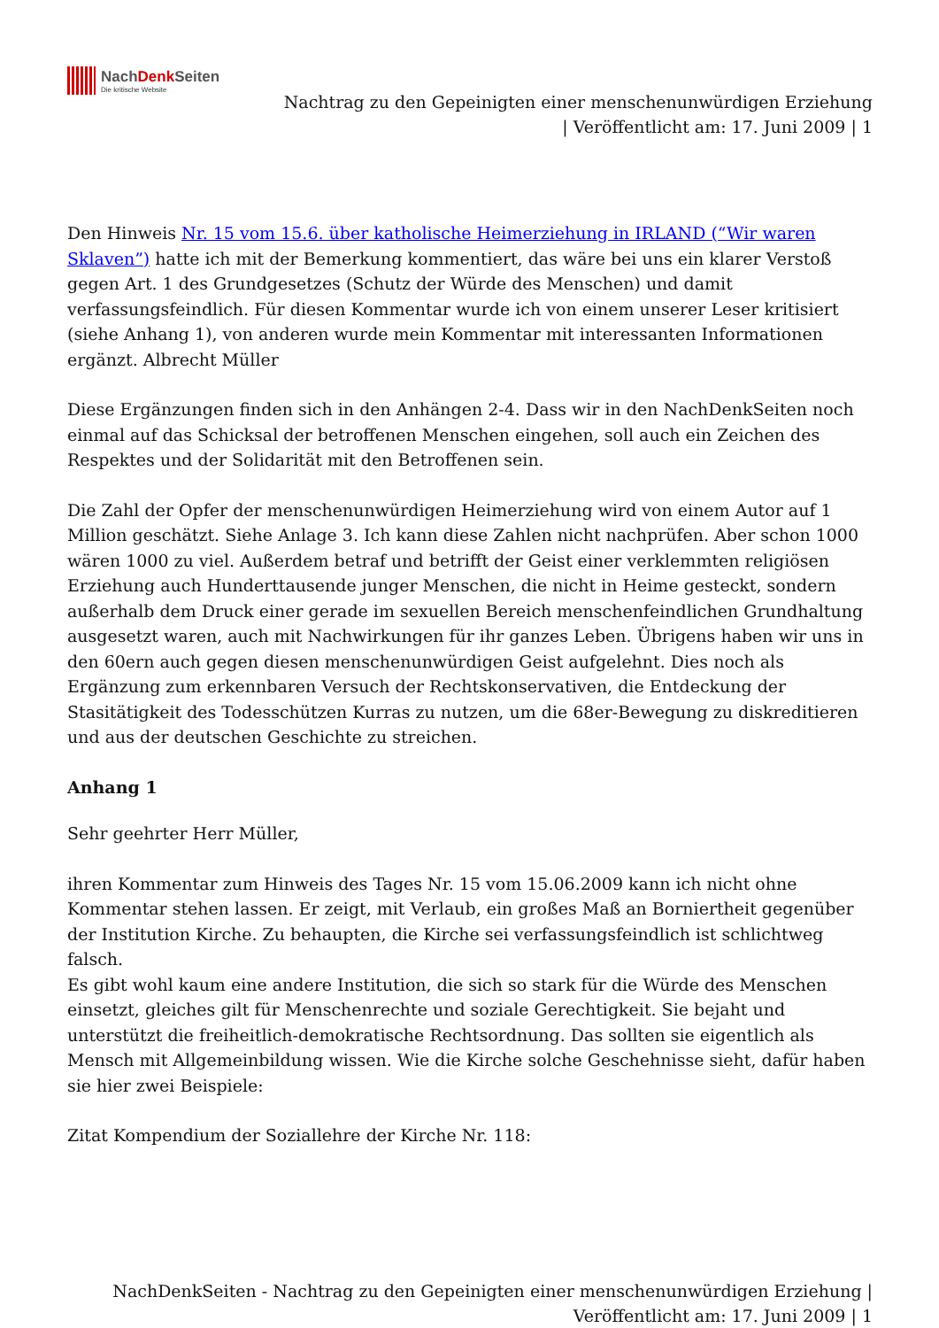NachDenk Seiten
Die kritische Website
Nachtrag zu den Gepeinigten einer menschenunwürdigen Erziehung
| Veröffentlicht am: 17. Juni 2009 | 1
Den Hinweis Nr. 15 vom 15.6. über katholische Heimerziehung in IRLAND (“Wir waren Sklaven”) hatte ich mit der Bemerkung kommentiert, das wäre bei uns ein klarer Verstoß gegen Art. 1 des Grundgesetzes (Schutz der Würde des Menschen) und damit verfassungsfeindlich. Für diesen Kommentar wurde ich von einem unserer Leser kritisiert (siehe Anhang 1), von anderen wurde mein Kommentar mit interessanten Informationen ergänzt. Albrecht Müller
Diese Ergänzungen finden sich in den Anhängen 2-4. Dass wir in den NachDenkSeiten noch einmal auf das Schicksal der betroffenen Menschen eingehen, soll auch ein Zeichen des Respektes und der Solidarität mit den Betroffenen sein.
Die Zahl der Opfer der menschenunwürdigen Heimerziehung wird von einem Autor auf 1 Million geschätzt. Siehe Anlage 3. Ich kann diese Zahlen nicht nachprüfen. Aber schon 1000 wären 1000 zu viel. Außerdem betraf und betrifft der Geist einer verklemmten religiösen Erziehung auch Hunderttausende junger Menschen, die nicht in Heime gesteckt, sondern außerhalb dem Druck einer gerade im sexuellen Bereich menschenfeindlichen Grundhaltung ausgesetzt waren, auch mit Nachwirkungen für ihr ganzes Leben. Übrigens haben wir uns in den 60ern auch gegen diesen menschenunwürdigen Geist aufgelehnt. Dies noch als Ergänzung zum erkennbaren Versuch der Rechtskonservativen, die Entdeckung der Stasitätigkeit des Todesschützen Kurras zu nutzen, um die 68er-Bewegung zu diskreditieren und aus der deutschen Geschichte zu streichen.
Anhang 1
Sehr geehrter Herr Müller,
ihren Kommentar zum Hinweis des Tages Nr. 15 vom 15.06.2009 kann ich nicht ohne Kommentar stehen lassen. Er zeigt, mit Verlaub, ein großes Maß an Borniertheit gegenüber der Institution Kirche. Zu behaupten, die Kirche sei verfassungsfeindlich ist schlichtweg falsch.
Es gibt wohl kaum eine andere Institution, die sich so stark für die Würde des Menschen einsetzt, gleiches gilt für Menschenrechte und soziale Gerechtigkeit. Sie bejaht und unterstützt die freiheitlich-demokratische Rechtsordnung. Das sollten sie eigentlich als Mensch mit Allgemeinbildung wissen. Wie die Kirche solche Geschehnisse sieht, dafür haben sie hier zwei Beispiele:
Zitat Kompendium der Soziallehre der Kirche Nr. 118:
NachDenkSeiten - Nachtrag zu den Gepeinigten einer menschenunwürdigen Erziehung |
Veröffentlicht am: 17. Juni 2009 | 1